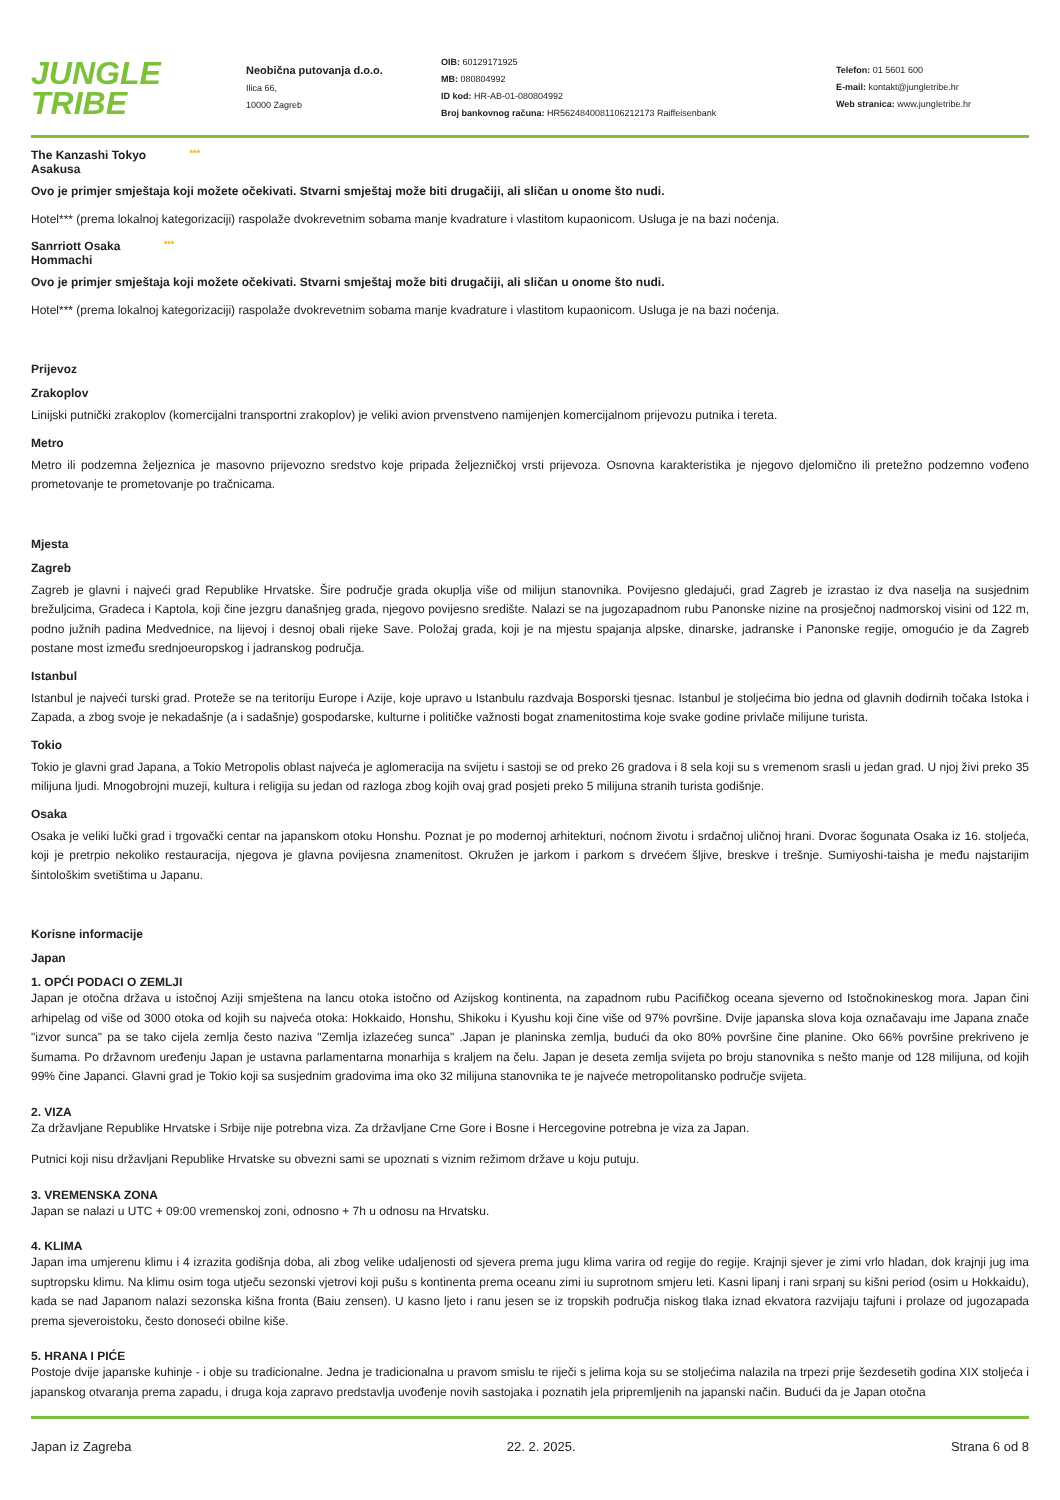JUNGLE
TRIBE
Neobična putovanja d.o.o.
Ilica 66,
10000 Zagreb
OIB: 60129171925
MB: 080804992
ID kod: HR-AB-01-080804992
Broj bankovnog računa: HR5624840081106212173 Raiffeisenbank
Telefon: 01 5601 600
E-mail: kontakt@jungletribe.hr
Web stranica: www.jungletribe.hr
The Kanzashi Tokyo ***
Asakusa
Ovo je primjer smještaja koji možete očekivati. Stvarni smještaj može biti drugačiji, ali sličan u onome što nudi.
Hotel*** (prema lokalnoj kategorizaciji) raspolaže dvokrevetnim sobama manje kvadrature i vlastitom kupaonicom. Usluga je na bazi noćenja.
Sanrriott Osaka ***
Hommachi
Ovo je primjer smještaja koji možete očekivati. Stvarni smještaj može biti drugačiji, ali sličan u onome što nudi.
Hotel*** (prema lokalnoj kategorizaciji) raspolaže dvokrevetnim sobama manje kvadrature i vlastitom kupaonicom. Usluga je na bazi noćenja.
Prijevoz
Zrakoplov
Linijski putnički zrakoplov (komercijalni transportni zrakoplov) je veliki avion prvenstveno namijenjen komercijalnom prijevozu putnika i tereta.
Metro
Metro ili podzemna željeznica je masovno prijevozno sredstvo koje pripada željezničkoj vrsti prijevoza. Osnovna karakteristika je njegovo djelomično ili pretežno podzemno vođeno prometovanje te prometovanje po tračnicama.
Mjesta
Zagreb
Zagreb je glavni i najveći grad Republike Hrvatske. Šire područje grada okuplja više od milijun stanovnika. Povijesno gledajući, grad Zagreb je izrastao iz dva naselja na susjednim brežuljcima, Gradeca i Kaptola, koji čine jezgru današnjeg grada, njegovo povijesno središte. Nalazi se na jugozapadnom rubu Panonske nizine na prosječnoj nadmorskoj visini od 122 m, podno južnih padina Medvednice, na lijevoj i desnoj obali rijeke Save. Položaj grada, koji je na mjestu spajanja alpske, dinarske, jadranske i Panonske regije, omogućio je da Zagreb postane most između srednjoeuropskog i jadranskog područja.
Istanbul
Istanbul je najveći turski grad. Proteže se na teritoriju Europe i Azije, koje upravo u Istanbulu razdvaja Bosporski tjesnac. Istanbul je stoljećima bio jedna od glavnih dodirnih točaka Istoka i Zapada, a zbog svoje je nekadašnje (a i sadašnje) gospodarske, kulturne i političke važnosti bogat znamenitostima koje svake godine privlače milijune turista.
Tokio
Tokio je glavni grad Japana, a Tokio Metropolis oblast najveća je aglomeracija na svijetu i sastoji se od preko 26 gradova i 8 sela koji su s vremenom srasli u jedan grad. U njoj živi preko 35 milijuna ljudi. Mnogobrojni muzeji, kultura i religija su jedan od razloga zbog kojih ovaj grad posjeti preko 5 milijuna stranih turista godišnje.
Osaka
Osaka je veliki lučki grad i trgovački centar na japanskom otoku Honshu. Poznat je po modernoj arhitekturi, noćnom životu i srdačnoj uličnoj hrani. Dvorac šogunata Osaka iz 16. stoljeća, koji je pretrpio nekoliko restauracija, njegova je glavna povijesna znamenitost. Okružen je jarkom i parkom s drvećem šljive, breskve i trešnje. Sumiyoshi-taisha je među najstarijim šintološkim svetištima u Japanu.
Korisne informacije
Japan
1. OPĆI PODACI O ZEMLJI
Japan je otočna država u istočnoj Aziji smještena na lancu otoka istočno od Azijskog kontinenta, na zapadnom rubu Pacifičkog oceana sjeverno od Istočnokineskog mora. Japan čini arhipelag od više od 3000 otoka od kojih su najveća otoka: Hokkaido, Honshu, Shikoku i Kyushu koji čine više od 97% površine. Dvije japanska slova koja označavaju ime Japana znače "izvor sunca" pa se tako cijela zemlja često naziva "Zemlja izlazećeg sunca" .Japan je planinska zemlja, budući da oko 80% površine čine planine. Oko 66% površine prekriveno je šumama. Po državnom uređenju Japan je ustavna parlamentarna monarhija s kraljem na čelu. Japan je deseta zemlja svijeta po broju stanovnika s nešto manje od 128 milijuna, od kojih 99% čine Japanci. Glavni grad je Tokio koji sa susjednim gradovima ima oko 32 milijuna stanovnika te je najveće metropolitansko područje svijeta.
2. VIZA
Za državljane Republike Hrvatske i Srbije nije potrebna viza. Za državljane Crne Gore i Bosne i Hercegovine potrebna je viza za Japan.
Putnici koji nisu državljani Republike Hrvatske su obvezni sami se upoznati s viznim režimom države u koju putuju.
3. VREMENSKA ZONA
Japan se nalazi u UTC + 09:00 vremenskoj zoni, odnosno + 7h u odnosu na Hrvatsku.
4. KLIMA
Japan ima umjerenu klimu i 4 izrazita godišnja doba, ali zbog velike udaljenosti od sjevera prema jugu klima varira od regije do regije. Krajnji sjever je zimi vrlo hladan, dok krajnji jug ima suptropsku klimu. Na klimu osim toga utječu sezonski vjetrovi koji pušu s kontinenta prema oceanu zimi iu suprotnom smjeru leti. Kasni lipanj i rani srpanj su kišni period (osim u Hokkaidu), kada se nad Japanom nalazi sezonska kišna fronta (Baiu zensen). U kasno ljeto i ranu jesen se iz tropskih područja niskog tlaka iznad ekvatora razvijaju tajfuni i prolaze od jugozapada prema sjeveroistoku, često donoseći obilne kiše.
5. HRANA I PIĆE
Postoje dvije japanske kuhinje - i obje su tradicionalne. Jedna je tradicionalna u pravom smislu te riječi s jelima koja su se stoljećima nalazila na trpezi prije šezdesetih godina XIX stoljeća i japanskog otvaranja prema zapadu, i druga koja zapravo predstavlja uvođenje novih sastojaka i poznatih jela pripremljenih na japanski način. Budući da je Japan otočna
Japan iz Zagreba 22. 2. 2025. Strana 6 od 8